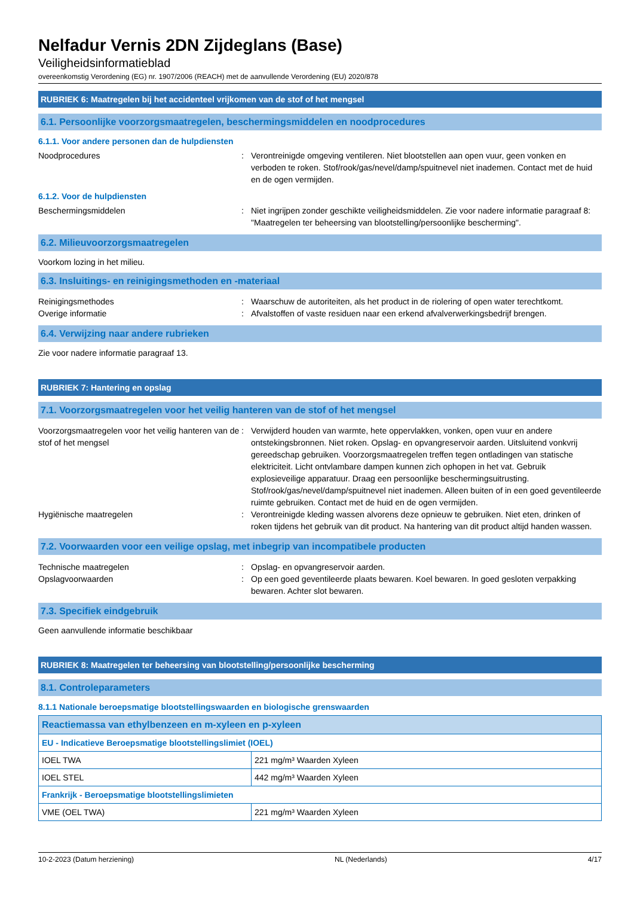Nelfadur Vernis 2DN Zijdeglans (Base)
Veiligheidsinformatieblad
overeenkomstig Verordening (EG) nr. 1907/2006 (REACH) met de aanvullende Verordening (EU) 2020/878
RUBRIEK 6: Maatregelen bij het accidenteel vrijkomen van de stof of het mengsel
6.1. Persoonlijke voorzorgsmaatregelen, beschermingsmiddelen en noodprocedures
6.1.1. Voor andere personen dan de hulpdiensten
Noodprocedures : Verontreinigde omgeving ventileren. Niet blootstellen aan open vuur, geen vonken en verboden te roken. Stof/rook/gas/nevel/damp/spuitnevel niet inademen. Contact met de huid en de ogen vermijden.
6.1.2. Voor de hulpdiensten
Beschermingsmiddelen : Niet ingrijpen zonder geschikte veiligheidsmiddelen. Zie voor nadere informatie paragraaf 8: "Maatregelen ter beheersing van blootstelling/persoonlijke bescherming".
6.2. Milieuvoorzorgsmaatregelen
Voorkom lozing in het milieu.
6.3. Insluitings- en reinigingsmethoden en -materiaal
Reinigingsmethodes : Waarschuw de autoriteiten, als het product in de riolering of open water terechtkomt.
Overige informatie : Afvalstoffen of vaste residuen naar een erkend afvalverwerkingsbedrijf brengen.
6.4. Verwijzing naar andere rubrieken
Zie voor nadere informatie paragraaf 13.
RUBRIEK 7: Hantering en opslag
7.1. Voorzorgsmaatregelen voor het veilig hanteren van de stof of het mengsel
Voorzorgsmaatregelen voor het veilig hanteren van de stof of het mengsel
: Verwijderd houden van warmte, hete oppervlakken, vonken, open vuur en andere ontstekingsbronnen. Niet roken. Opslag- en opvangreservoir aarden. Uitsluitend vonkvrij gereedschap gebruiken. Voorzorgsmaatregelen treffen tegen ontladingen van statische elektriciteit. Licht ontvlambare dampen kunnen zich ophopen in het vat. Gebruik explosieveilige apparatuur. Draag een persoonlijke beschermingsuitrusting. Stof/rook/gas/nevel/damp/spuitnevel niet inademen. Alleen buiten of in een goed geventileerde ruimte gebruiken. Contact met de huid en de ogen vermijden.
Hygiënische maatregelen : Verontreinigde kleding wassen alvorens deze opnieuw te gebruiken. Niet eten, drinken of roken tijdens het gebruik van dit product. Na hantering van dit product altijd handen wassen.
7.2. Voorwaarden voor een veilige opslag, met inbegrip van incompatibele producten
Technische maatregelen : Opslag- en opvangreservoir aarden.
Opslagvoorwaarden : Op een goed geventileerde plaats bewaren. Koel bewaren. In goed gesloten verpakking bewaren. Achter slot bewaren.
7.3. Specifiek eindgebruik
Geen aanvullende informatie beschikbaar
RUBRIEK 8: Maatregelen ter beheersing van blootstelling/persoonlijke bescherming
8.1. Controleparameters
8.1.1 Nationale beroepsmatige blootstellingswaarden en biologische grenswaarden
| Reactiemassa van ethylbenzeen en m-xyleen en p-xyleen | |
| --- | --- |
| EU - Indicatieve Beroepsmatige blootstellingslimiet (IOEL) | |
| IOEL TWA | 221 mg/m³ Waarden Xyleen |
| IOEL STEL | 442 mg/m³ Waarden Xyleen |
| Frankrijk - Beroepsmatige blootstellingslimieten | |
| VME (OEL TWA) | 221 mg/m³ Waarden Xyleen |
10-2-2023 (Datum herziening) NL (Nederlands) 4/17